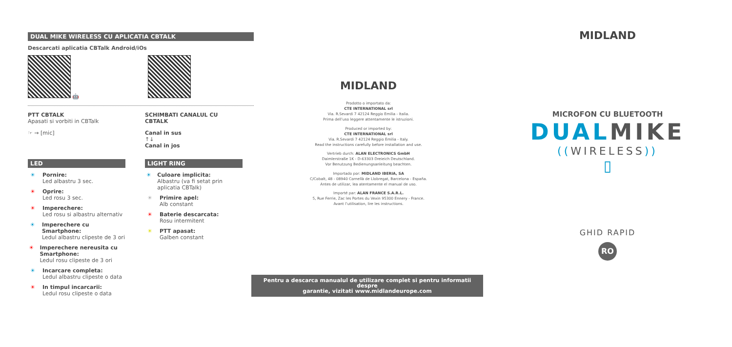DUAL MIKE WIRELESS CU APLICATIA CBTALK
Descarcati aplicatia CBTalk Android/iOs
🤖
PTT CBTALK
Apasati si vorbiti in CBTalk
☞ → [mic]
SCHIMBATI CANALUL CU CBTALK
Canal in sus
↑↓
Canal in jos
LED
☀ Pornire:
Led albastru 3 sec.
☀ Oprire:
Led rosu 3 sec.
☀ Imperechere:
Led rosu si albastru alternativ
☀ Imperechere cu Smartphone:
Ledul albastru clipeste de 3 ori
☀ Imperechere nereusita cu Smartphone:
Ledul rosu clipeste de 3 ori
☀ Incarcare completa:
Ledul albastru clipeste o data
☀ In timpul incarcarii:
Ledul rosu clipeste o data
LIGHT RING
☀ Culoare implicita:
Albastru (va fi setat prin aplicatia CBTalk)
☀ Primire apel:
Alb constant
☀ Baterie descarcata:
Rosu intermitent
☀ PTT apasat:
Galben constant
MIDLAND
Prodotto o importato da:
CTE INTERNATIONAL srl
Via. R.Sevardi 7 42124 Reggio Emilia - Italia.
Prima dell’uso leggere attentamente le istruzioni.
Produced or imported by:
CTE INTERNATIONAL srl
Via. R.Sevardi 7 42124 Reggio Emilia - Italy.
Read the instructions carefully before installation and use.
Vertrieb durch: ALAN ELECTRONICS GmbH
Daimlerstraße 1K - D-63303 Dreieich Deutschland.
Vor Benutzung Bedienungsanleitung beachten.
Importado por: MIDLAND IBERIA, SA
C/Cobalt, 48 - 08940 Cornellà de Llobregat, Barcelona - España.
Antes de utilizar, lea atentamente el manual de uso.
Importé par: ALAN FRANCE S.A.R.L.
5, Rue Ferrie, Zac les Portes du Vexin 95300 Ennery - France.
Avant l’utilisation, lire les instructions.
Pentru a descarca manualul de utilizare complet si pentru informatii despre
garantie, vizitati www.midlandeurope.com
MIDLAND
MICROFON CU BLUETOOTH
DUALMIKE
((WIRELESS))
▯
GHID RAPID
RO